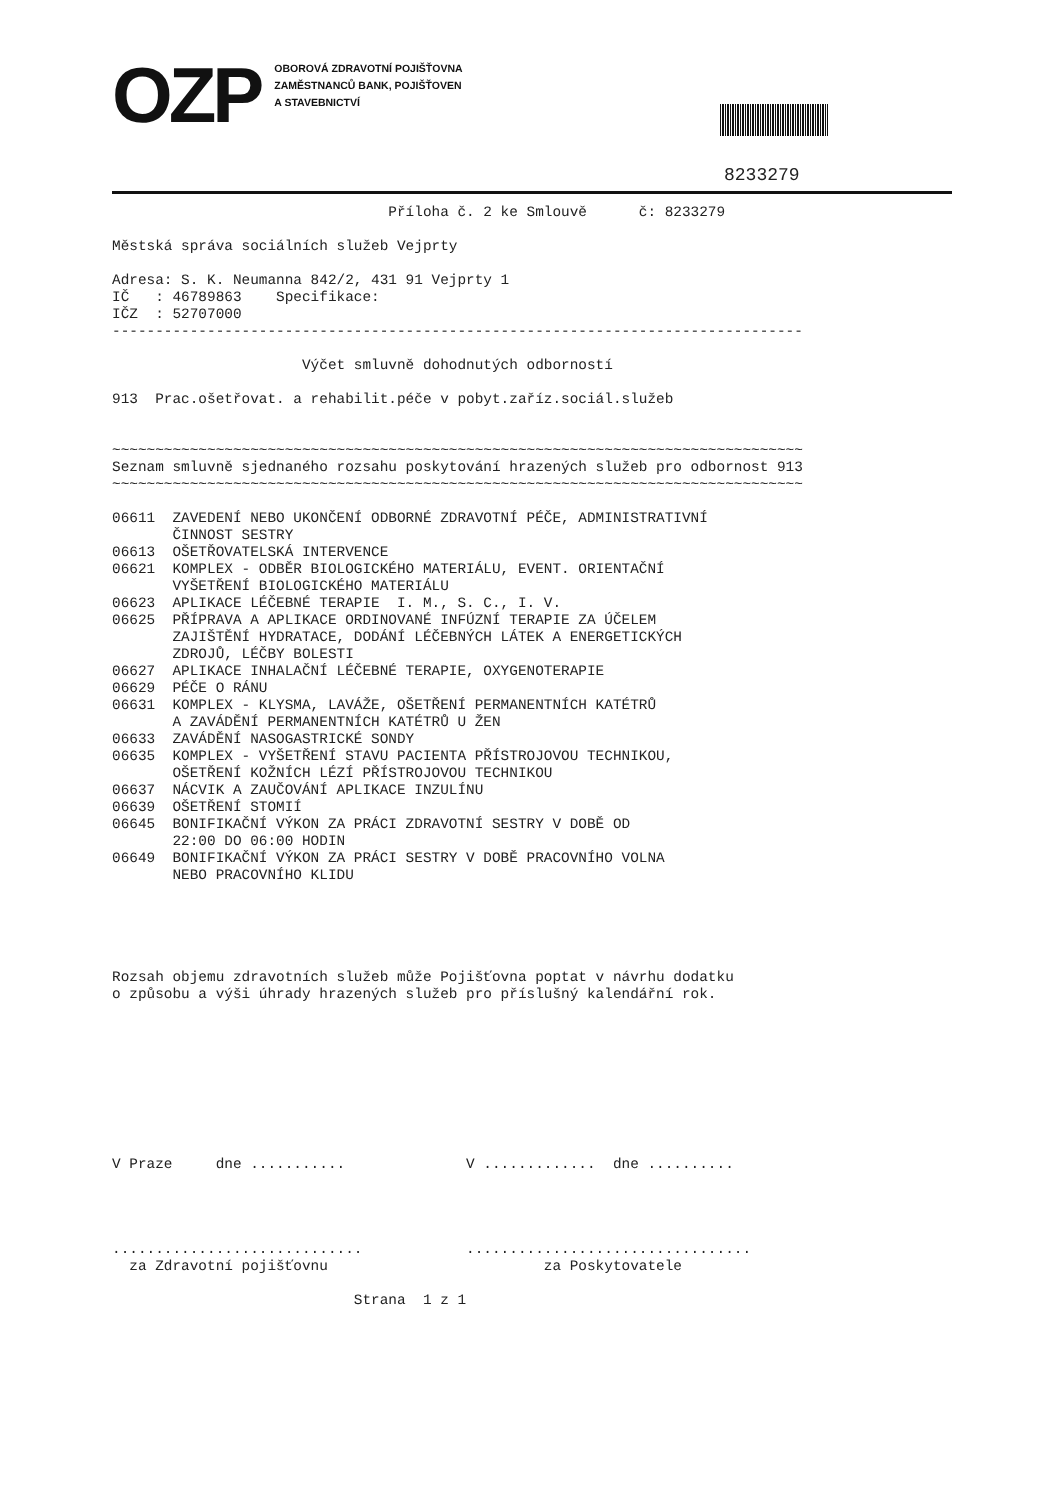OZP
OBOROVÁ ZDRAVOTNÍ POJIŠŤOVNA
ZAMĚSTNANCŮ BANK, POJIŠŤOVEN
A STAVEBNICTVÍ
8233279
                                Příloha č. 2 ke Smlouvě      č: 8233279

Městská správa sociálních služeb Vejprty

Adresa: S. K. Neumanna 842/2, 431 91 Vejprty 1
IČ   : 46789863    Specifikace:
IČZ  : 52707000
--------------------------------------------------------------------------------

                      Výčet smluvně dohodnutých odborností

913  Prac.ošetřovat. a rehabilit.péče v pobyt.zaříz.sociál.služeb


~~~~~~~~~~~~~~~~~~~~~~~~~~~~~~~~~~~~~~~~~~~~~~~~~~~~~~~~~~~~~~~~~~~~~~~~~~~~~~~~
Seznam smluvně sjednaného rozsahu poskytování hrazených služeb pro odbornost 913
~~~~~~~~~~~~~~~~~~~~~~~~~~~~~~~~~~~~~~~~~~~~~~~~~~~~~~~~~~~~~~~~~~~~~~~~~~~~~~~~

06611  ZAVEDENÍ NEBO UKONČENÍ ODBORNÉ ZDRAVOTNÍ PÉČE, ADMINISTRATIVNÍ
       ČINNOST SESTRY
06613  OŠETŘOVATELSKÁ INTERVENCE
06621  KOMPLEX - ODBĚR BIOLOGICKÉHO MATERIÁLU, EVENT. ORIENTAČNÍ
       VYŠETŘENÍ BIOLOGICKÉHO MATERIÁLU
06623  APLIKACE LÉČEBNÉ TERAPIE  I. M., S. C., I. V.
06625  PŘÍPRAVA A APLIKACE ORDINOVANÉ INFÚZNÍ TERAPIE ZA ÚČELEM
       ZAJIŠTĚNÍ HYDRATACE, DODÁNÍ LÉČEBNÝCH LÁTEK A ENERGETICKÝCH
       ZDROJŮ, LÉČBY BOLESTI
06627  APLIKACE INHALAČNÍ LÉČEBNÉ TERAPIE, OXYGENOTERAPIE
06629  PÉČE O RÁNU
06631  KOMPLEX - KLYSMA, LAVÁŽE, OŠETŘENÍ PERMANENTNÍCH KATÉTRŮ
       A ZAVÁDĚNÍ PERMANENTNÍCH KATÉTRŮ U ŽEN
06633  ZAVÁDĚNÍ NASOGASTRICKÉ SONDY
06635  KOMPLEX - VYŠETŘENÍ STAVU PACIENTA PŘÍSTROJOVOU TECHNIKOU,
       OŠETŘENÍ KOŽNÍCH LÉZÍ PŘÍSTROJOVOU TECHNIKOU
06637  NÁCVIK A ZAUČOVÁNÍ APLIKACE INZULÍNU
06639  OŠETŘENÍ STOMIÍ
06645  BONIFIKAČNÍ VÝKON ZA PRÁCI ZDRAVOTNÍ SESTRY V DOBĚ OD
       22:00 DO 06:00 HODIN
06649  BONIFIKAČNÍ VÝKON ZA PRÁCI SESTRY V DOBĚ PRACOVNÍHO VOLNA
       NEBO PRACOVNÍHO KLIDU





Rozsah objemu zdravotních služeb může Pojišťovna poptat v návrhu dodatku
o způsobu a výši úhrady hrazených služeb pro příslušný kalendářní rok.









V Praze     dne ...........              V .............  dne ..........




.............................            .................................
  za Zdravotní pojišťovnu                         za Poskytovatele

                            Strana  1 z 1